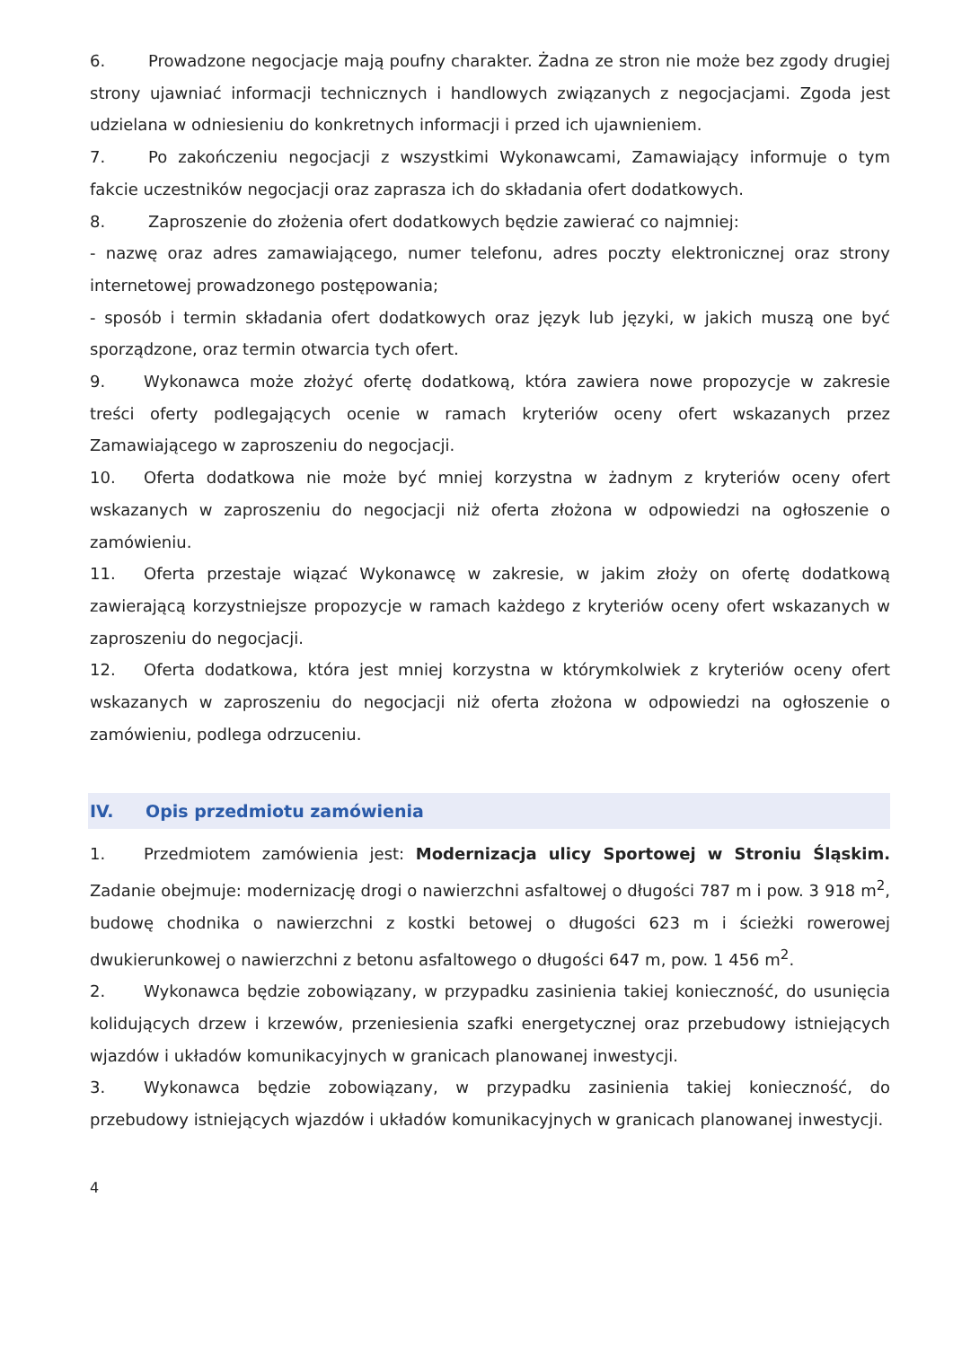6. Prowadzone negocjacje mają poufny charakter. Żadna ze stron nie może bez zgody drugiej strony ujawniać informacji technicznych i handlowych związanych z negocjacjami. Zgoda jest udzielana w odniesieniu do konkretnych informacji i przed ich ujawnieniem.
7. Po zakończeniu negocjacji z wszystkimi Wykonawcami, Zamawiający informuje o tym fakcie uczestników negocjacji oraz zaprasza ich do składania ofert dodatkowych.
8. Zaproszenie do złożenia ofert dodatkowych będzie zawierać co najmniej:
- nazwę oraz adres zamawiającego, numer telefonu, adres poczty elektronicznej oraz strony internetowej prowadzonego postępowania;
- sposób i termin składania ofert dodatkowych oraz język lub języki, w jakich muszą one być sporządzone, oraz termin otwarcia tych ofert.
9. Wykonawca może złożyć ofertę dodatkową, która zawiera nowe propozycje w zakresie treści oferty podlegających ocenie w ramach kryteriów oceny ofert wskazanych przez Zamawiającego w zaproszeniu do negocjacji.
10. Oferta dodatkowa nie może być mniej korzystna w żadnym z kryteriów oceny ofert wskazanych w zaproszeniu do negocjacji niż oferta złożona w odpowiedzi na ogłoszenie o zamówieniu.
11. Oferta przestaje wiązać Wykonawcę w zakresie, w jakim złoży on ofertę dodatkową zawierającą korzystniejsze propozycje w ramach każdego z kryteriów oceny ofert wskazanych w zaproszeniu do negocjacji.
12. Oferta dodatkowa, która jest mniej korzystna w którymkolwiek z kryteriów oceny ofert wskazanych w zaproszeniu do negocjacji niż oferta złożona w odpowiedzi na ogłoszenie o zamówieniu, podlega odrzuceniu.
IV. Opis przedmiotu zamówienia
1. Przedmiotem zamówienia jest: Modernizacja ulicy Sportowej w Stroniu Śląskim. Zadanie obejmuje: modernizację drogi o nawierzchni asfaltowej o długości 787 m i pow. 3 918 m<sup>2</sup>, budowę chodnika o nawierzchni z kostki betowej o długości 623 m i ścieżki rowerowej dwukierunkowej o nawierzchni z betonu asfaltowego o długości 647 m, pow. 1 456 m<sup>2</sup>.
2. Wykonawca będzie zobowiązany, w przypadku zasinienia takiej konieczność, do usunięcia kolidujących drzew i krzewów, przeniesienia szafki energetycznej oraz przebudowy istniejących wjazdów i układów komunikacyjnych w granicach planowanej inwestycji.
3. Wykonawca będzie zobowiązany, w przypadku zasinienia takiej konieczność, do przebudowy istniejących wjazdów i układów komunikacyjnych w granicach planowanej inwestycji.
4